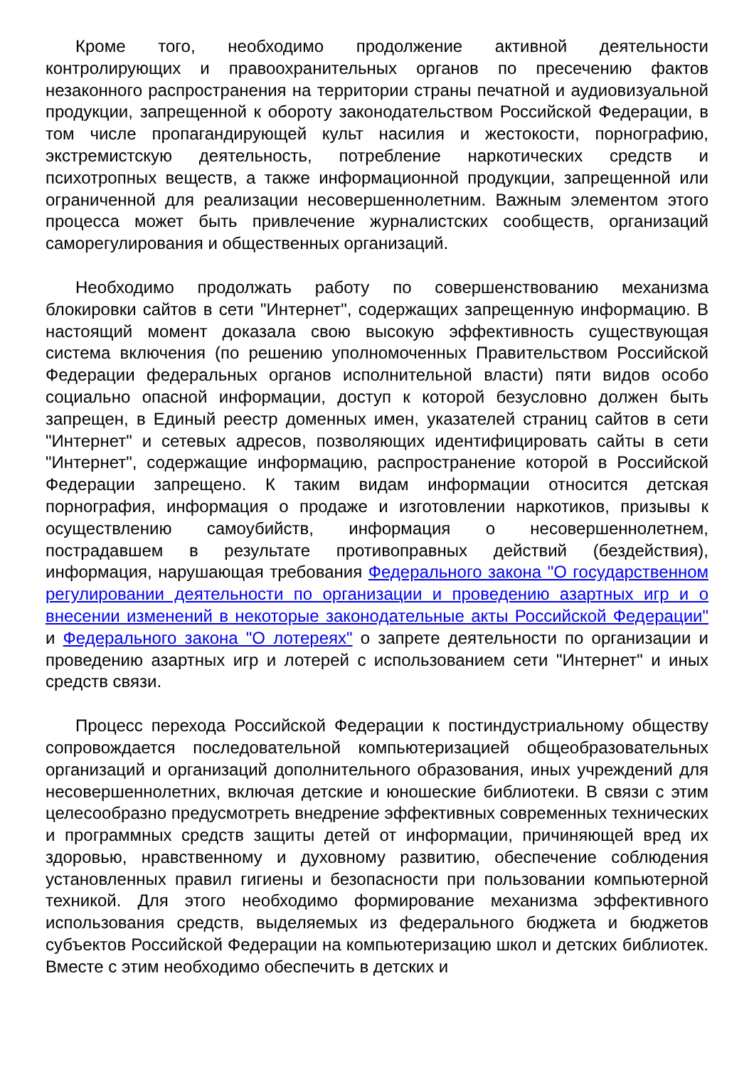Кроме того, необходимо продолжение активной деятельности контролирующих и правоохранительных органов по пресечению фактов незаконного распространения на территории страны печатной и аудиовизуальной продукции, запрещенной к обороту законодательством Российской Федерации, в том числе пропагандирующей культ насилия и жестокости, порнографию, экстремистскую деятельность, потребление наркотических средств и психотропных веществ, а также информационной продукции, запрещенной или ограниченной для реализации несовершеннолетним. Важным элементом этого процесса может быть привлечение журналистских сообществ, организаций саморегулирования и общественных организаций.
Необходимо продолжать работу по совершенствованию механизма блокировки сайтов в сети "Интернет", содержащих запрещенную информацию. В настоящий момент доказала свою высокую эффективность существующая система включения (по решению уполномоченных Правительством Российской Федерации федеральных органов исполнительной власти) пяти видов особо социально опасной информации, доступ к которой безусловно должен быть запрещен, в Единый реестр доменных имен, указателей страниц сайтов в сети "Интернет" и сетевых адресов, позволяющих идентифицировать сайты в сети "Интернет", содержащие информацию, распространение которой в Российской Федерации запрещено. К таким видам информации относится детская порнография, информация о продаже и изготовлении наркотиков, призывы к осуществлению самоубийств, информация о несовершеннолетнем, пострадавшем в результате противоправных действий (бездействия), информация, нарушающая требования Федерального закона "О государственном регулировании деятельности по организации и проведению азартных игр и о внесении изменений в некоторые законодательные акты Российской Федерации" и Федерального закона "О лотереях" о запрете деятельности по организации и проведению азартных игр и лотерей с использованием сети "Интернет" и иных средств связи.
Процесс перехода Российской Федерации к постиндустриальному обществу сопровождается последовательной компьютеризацией общеобразовательных организаций и организаций дополнительного образования, иных учреждений для несовершеннолетних, включая детские и юношеские библиотеки. В связи с этим целесообразно предусмотреть внедрение эффективных современных технических и программных средств защиты детей от информации, причиняющей вред их здоровью, нравственному и духовному развитию, обеспечение соблюдения установленных правил гигиены и безопасности при пользовании компьютерной техникой. Для этого необходимо формирование механизма эффективного использования средств, выделяемых из федерального бюджета и бюджетов субъектов Российской Федерации на компьютеризацию школ и детских библиотек. Вместе с этим необходимо обеспечить в детских и